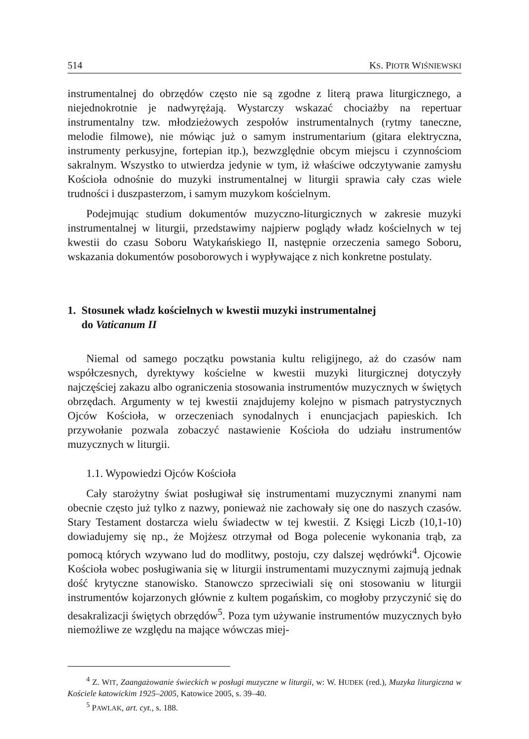514 KS. PIOTR WIŚNIEWSKI
instrumentalnej do obrzędów często nie są zgodne z literą prawa liturgicznego, a niejednokrotnie je nadwyrężają. Wystarczy wskazać chociażby na repertuar instrumentalny tzw. młodzieżowych zespołów instrumentalnych (rytmy taneczne, melodie filmowe), nie mówiąc już o samym instrumentarium (gitara elektryczna, instrumenty perkusyjne, fortepian itp.), bezwzględnie obcym miejscu i czynnościom sakralnym. Wszystko to utwierdza jedynie w tym, iż właściwe odczytywanie zamysłu Kościoła odnośnie do muzyki instrumentalnej w liturgii sprawia cały czas wiele trudności i duszpasterzom, i samym muzykom kościelnym.
Podejmując studium dokumentów muzyczno-liturgicznych w zakresie muzyki instrumentalnej w liturgii, przedstawimy najpierw poglądy władz kościelnych w tej kwestii do czasu Soboru Watykańskiego II, następnie orzeczenia samego Soboru, wskazania dokumentów posoborowych i wypływające z nich konkretne postulaty.
1. Stosunek władz kościelnych w kwestii muzyki instrumentalnej
do Vaticanum II
Niemal od samego początku powstania kultu religijnego, aż do czasów nam współczesnych, dyrektywy kościelne w kwestii muzyki liturgicznej dotyczyły najczęściej zakazu albo ograniczenia stosowania instrumentów muzycznych w świętych obrzędach. Argumenty w tej kwestii znajdujemy kolejno w pismach patrystycznych Ojców Kościoła, w orzeczeniach synodalnych i enuncjacjach papieskich. Ich przywołanie pozwala zobaczyć nastawienie Kościoła do udziału instrumentów muzycznych w liturgii.
1.1. Wypowiedzi Ojców Kościoła
Cały starożytny świat posługiwał się instrumentami muzycznymi znanymi nam obecnie często już tylko z nazwy, ponieważ nie zachowały się one do naszych czasów. Stary Testament dostarcza wielu świadectw w tej kwestii. Z Księgi Liczb (10,1-10) dowiadujemy się np., że Mojżesz otrzymał od Boga polecenie wykonania trąb, za pomocą których wzywano lud do modlitwy, postoju, czy dalszej wędrówki<sup>4</sup>. Ojcowie Kościoła wobec posługiwania się w liturgii instrumentami muzycznymi zajmują jednak dość krytyczne stanowisko. Stanowczo sprzeciwiali się oni stosowaniu w liturgii instrumentów kojarzonych głównie z kultem pogańskim, co mogłoby przyczynić się do desakralizacji świętych obrzędów<sup>5</sup>. Poza tym używanie instrumentów muzycznych było niemożliwe ze względu na mające wówczas miej-
<sup>4</sup> Z. WIT, Zaangażowanie świeckich w posługi muzyczne w liturgii, w: W. HUDEK (red.), Muzyka liturgiczna w Kościele katowickim 1925–2005, Katowice 2005, s. 39–40.
<sup>5</sup> PAWLAK, art. cyt., s. 188.